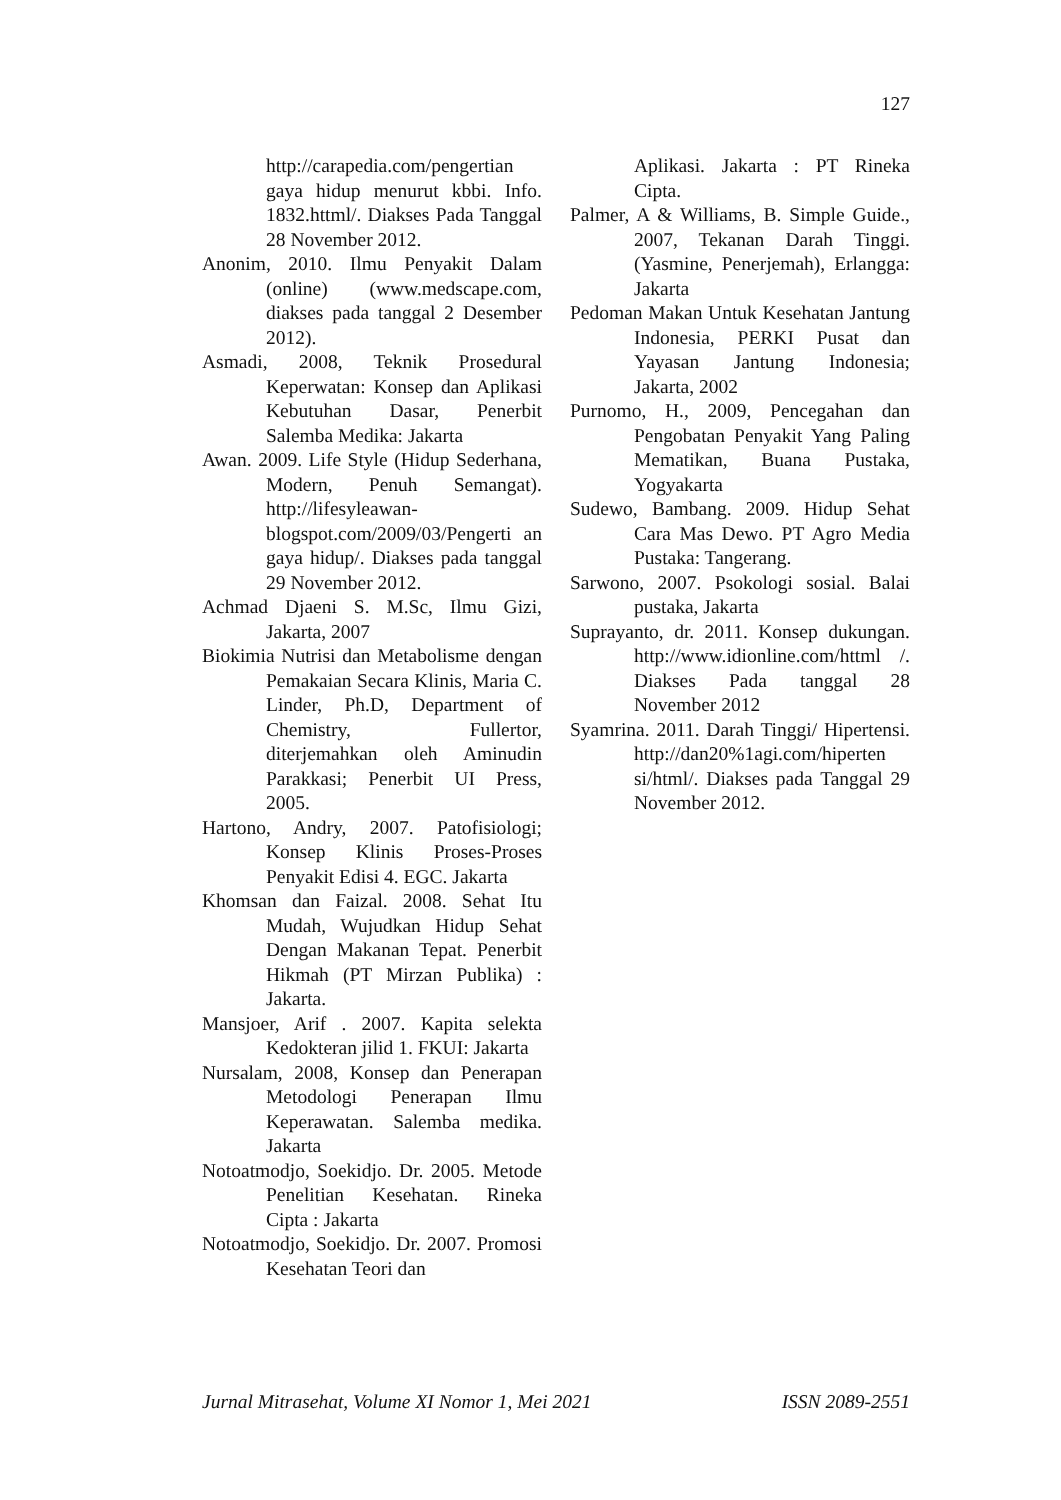127
http://carapedia.com/pengertian gaya hidup menurut kbbi. Info. 1832.httml/. Diakses Pada Tanggal 28 November 2012.
Anonim, 2010. Ilmu Penyakit Dalam (online) (www.medscape.com, diakses pada tanggal 2 Desember 2012).
Asmadi, 2008, Teknik Prosedural Keperwatan: Konsep dan Aplikasi Kebutuhan Dasar, Penerbit Salemba Medika: Jakarta
Awan. 2009. Life Style (Hidup Sederhana, Modern, Penuh Semangat). http://lifesyleawan-blogspot.com/2009/03/Pengerti an gaya hidup/. Diakses pada tanggal 29 November 2012.
Achmad Djaeni S. M.Sc, Ilmu Gizi, Jakarta, 2007
Biokimia Nutrisi dan Metabolisme dengan Pemakaian Secara Klinis, Maria C. Linder, Ph.D, Department of Chemistry, Fullertor, diterjemahkan oleh Aminudin Parakkasi; Penerbit UI Press, 2005.
Hartono, Andry, 2007. Patofisiologi; Konsep Klinis Proses-Proses Penyakit Edisi 4. EGC. Jakarta
Khomsan dan Faizal. 2008. Sehat Itu Mudah, Wujudkan Hidup Sehat Dengan Makanan Tepat. Penerbit Hikmah (PT Mirzan Publika) : Jakarta.
Mansjoer, Arif . 2007. Kapita selekta Kedokteran jilid 1. FKUI: Jakarta
Nursalam, 2008, Konsep dan Penerapan Metodologi Penerapan Ilmu Keperawatan. Salemba medika. Jakarta
Notoatmodjo, Soekidjo. Dr. 2005. Metode Penelitian Kesehatan. Rineka Cipta : Jakarta
Notoatmodjo, Soekidjo. Dr. 2007. Promosi Kesehatan Teori dan
Aplikasi. Jakarta : PT Rineka Cipta.
Palmer, A & Williams, B. Simple Guide., 2007, Tekanan Darah Tinggi. (Yasmine, Penerjemah), Erlangga: Jakarta
Pedoman Makan Untuk Kesehatan Jantung Indonesia, PERKI Pusat dan Yayasan Jantung Indonesia; Jakarta, 2002
Purnomo, H., 2009, Pencegahan dan Pengobatan Penyakit Yang Paling Mematikan, Buana Pustaka, Yogyakarta
Sudewo, Bambang. 2009. Hidup Sehat Cara Mas Dewo. PT Agro Media Pustaka: Tangerang.
Sarwono, 2007. Psokologi sosial. Balai pustaka, Jakarta
Suprayanto, dr. 2011. Konsep dukungan. http://www.idionline.com/httml /. Diakses Pada tanggal 28 November 2012
Syamrina. 2011. Darah Tinggi/ Hipertensi. http://dan20%1agi.com/hiperten si/html/. Diakses pada Tanggal 29 November 2012.
Jurnal Mitrasehat, Volume XI Nomor 1, Mei 2021 ISSN 2089-2551